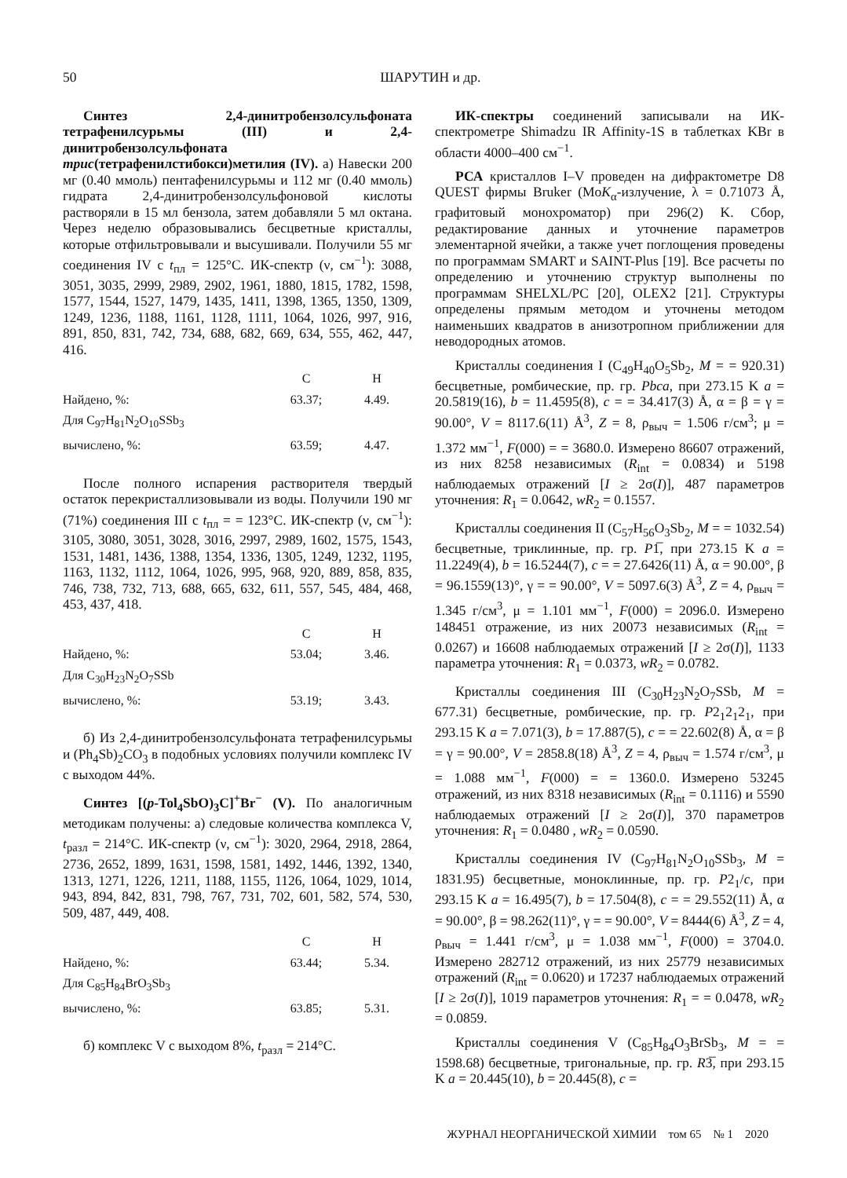50 ШАРУТИН и др.
Синтез 2,4-динитробензолсульфоната тетрафенилсурьмы (III) и 2,4-динитробензолсульфоната трис(тетрафенилстибокси)метилия (IV). а) Навески 200 мг (0.40 ммоль) пентафенилсурьмы и 112 мг (0.40 ммоль) гидрата 2,4-динитробензолсульфоновой кислоты растворяли в 15 мл бензола, затем добавляли 5 мл октана. Через неделю образовывались бесцветные кристаллы, которые отфильтровывали и высушивали. Получили 55 мг соединения IV с t<sub>пл</sub> = 125°С. ИК-спектр (ν, см<sup>−1</sup>): 3088, 3051, 3035, 2999, 2989, 2902, 1961, 1880, 1815, 1782, 1598, 1577, 1544, 1527, 1479, 1435, 1411, 1398, 1365, 1350, 1309, 1249, 1236, 1188, 1161, 1128, 1111, 1064, 1026, 997, 916, 891, 850, 831, 742, 734, 688, 682, 669, 634, 555, 462, 447, 416.
| | C | H |
| --- | --- | --- |
| Найдено, %: | 63.37; | 4.49. |
| Для C<sub>97</sub>H<sub>81</sub>N<sub>2</sub>O<sub>10</sub>SSb<sub>3</sub> | | |
| вычислено, %: | 63.59; | 4.47. |
После полного испарения растворителя твердый остаток перекристаллизовывали из воды. Получили 190 мг (71%) соединения III с t<sub>пл</sub> = = 123°С. ИК-спектр (ν, см<sup>−1</sup>): 3105, 3080, 3051, 3028, 3016, 2997, 2989, 1602, 1575, 1543, 1531, 1481, 1436, 1388, 1354, 1336, 1305, 1249, 1232, 1195, 1163, 1132, 1112, 1064, 1026, 995, 968, 920, 889, 858, 835, 746, 738, 732, 713, 688, 665, 632, 611, 557, 545, 484, 468, 453, 437, 418.
| | C | H |
| --- | --- | --- |
| Найдено, %: | 53.04; | 3.46. |
| Для C<sub>30</sub>H<sub>23</sub>N<sub>2</sub>O<sub>7</sub>SSb | | |
| вычислено, %: | 53.19; | 3.43. |
б) Из 2,4-динитробензолсульфоната тетрафенилсурьмы и (Ph<sub>4</sub>Sb)<sub>2</sub>CO<sub>3</sub> в подобных условиях получили комплекс IV с выходом 44%.
Синтез [(p-Tol<sub>4</sub>SbO)<sub>3</sub>C]<sup>+</sup>Br<sup>−</sup> (V). По аналогичным методикам получены: а) следовые количества комплекса V, t<sub>разл</sub> = 214°С. ИК-спектр (ν, см<sup>−1</sup>): 3020, 2964, 2918, 2864, 2736, 2652, 1899, 1631, 1598, 1581, 1492, 1446, 1392, 1340, 1313, 1271, 1226, 1211, 1188, 1155, 1126, 1064, 1029, 1014, 943, 894, 842, 831, 798, 767, 731, 702, 601, 582, 574, 530, 509, 487, 449, 408.
| | C | H |
| --- | --- | --- |
| Найдено, %: | 63.44; | 5.34. |
| Для C<sub>85</sub>H<sub>84</sub>BrO<sub>3</sub>Sb<sub>3</sub> | | |
| вычислено, %: | 63.85; | 5.31. |
б) комплекс V с выходом 8%, t<sub>разл</sub> = 214°С.
ИК-спектры соединений записывали на ИК-спектрометре Shimadzu IR Affinity-1S в таблетках KBr в области 4000–400 см<sup>−1</sup>.
РСА кристаллов I–V проведен на дифрактометре D8 QUEST фирмы Bruker (MoK<sub>α</sub>-излучение, λ = 0.71073 Å, графитовый монохроматор) при 296(2) K. Сбор, редактирование данных и уточнение параметров элементарной ячейки, а также учет поглощения проведены по программам SMART и SAINT-Plus [19]. Все расчеты по определению и уточнению структур выполнены по программам SHELXL/PC [20], OLEX2 [21]. Структуры определены прямым методом и уточнены методом наименьших квадратов в анизотропном приближении для неводородных атомов.
Кристаллы соединения I (C<sub>49</sub>H<sub>40</sub>O<sub>5</sub>Sb<sub>2</sub>, M = = 920.31) бесцветные, ромбические, пр. гр. Pbca, при 273.15 K a = 20.5819(16), b = 11.4595(8), c = = 34.417(3) Å, α = β = γ = 90.00°, V = 8117.6(11) Å<sup>3</sup>, Z = 8, ρ<sub>выч</sub> = 1.506 г/см<sup>3</sup>; μ = 1.372 мм<sup>−1</sup>, F(000) = = 3680.0. Измерено 86607 отражений, из них 8258 независимых (R<sub>int</sub> = 0.0834) и 5198 наблюдаемых отражений [I ≥ 2σ(I)], 487 параметров уточнения: R<sub>1</sub> = 0.0642, wR<sub>2</sub> = 0.1557.
Кристаллы соединения II (C<sub>57</sub>H<sub>56</sub>O<sub>3</sub>Sb<sub>2</sub>, M = = 1032.54) бесцветные, триклинные, пр. гр. P1̅, при 273.15 K a = 11.2249(4), b = 16.5244(7), c = = 27.6426(11) Å, α = 90.00°, β = 96.1559(13)°, γ = = 90.00°, V = 5097.6(3) Å<sup>3</sup>, Z = 4, ρ<sub>выч</sub> = 1.345 г/см<sup>3</sup>, μ = 1.101 мм<sup>−1</sup>, F(000) = 2096.0. Измерено 148451 отражение, из них 20073 независимых (R<sub>int</sub> = 0.0267) и 16608 наблюдаемых отражений [I ≥ 2σ(I)], 1133 параметра уточнения: R<sub>1</sub> = 0.0373, wR<sub>2</sub> = 0.0782.
Кристаллы соединения III (C<sub>30</sub>H<sub>23</sub>N<sub>2</sub>O<sub>7</sub>SSb, M = 677.31) бесцветные, ромбические, пр. гр. P2<sub>1</sub>2<sub>1</sub>2<sub>1</sub>, при 293.15 K a = 7.071(3), b = 17.887(5), c = = 22.602(8) Å, α = β = γ = 90.00°, V = 2858.8(18) Å<sup>3</sup>, Z = 4, ρ<sub>выч</sub> = 1.574 г/см<sup>3</sup>, μ = 1.088 мм<sup>−1</sup>, F(000) = = 1360.0. Измерено 53245 отражений, из них 8318 независимых (R<sub>int</sub> = 0.1116) и 5590 наблюдаемых отражений [I ≥ 2σ(I)], 370 параметров уточнения: R<sub>1</sub> = 0.0480 , wR<sub>2</sub> = 0.0590.
Кристаллы соединения IV (C<sub>97</sub>H<sub>81</sub>N<sub>2</sub>O<sub>10</sub>SSb<sub>3</sub>, M = 1831.95) бесцветные, моноклинные, пр. гр. P2<sub>1</sub>/c, при 293.15 K a = 16.495(7), b = 17.504(8), c = = 29.552(11) Å, α = 90.00°, β = 98.262(11)°, γ = = 90.00°, V = 8444(6) Å<sup>3</sup>, Z = 4, ρ<sub>выч</sub> = 1.441 г/см<sup>3</sup>, μ = 1.038 мм<sup>−1</sup>, F(000) = 3704.0. Измерено 282712 отражений, из них 25779 независимых отражений (R<sub>int</sub> = 0.0620) и 17237 наблюдаемых отражений [I ≥ 2σ(I)], 1019 параметров уточнения: R<sub>1</sub> = = 0.0478, wR<sub>2</sub> = 0.0859.
Кристаллы соединения V (C<sub>85</sub>H<sub>84</sub>O<sub>3</sub>BrSb<sub>3</sub>, M = = 1598.68) бесцветные, тригональные, пр. гр. R3̅, при 293.15 K a = 20.445(10), b = 20.445(8), c =
ЖУРНАЛ НЕОРГАНИЧЕСКОЙ ХИМИИ том 65 № 1 2020